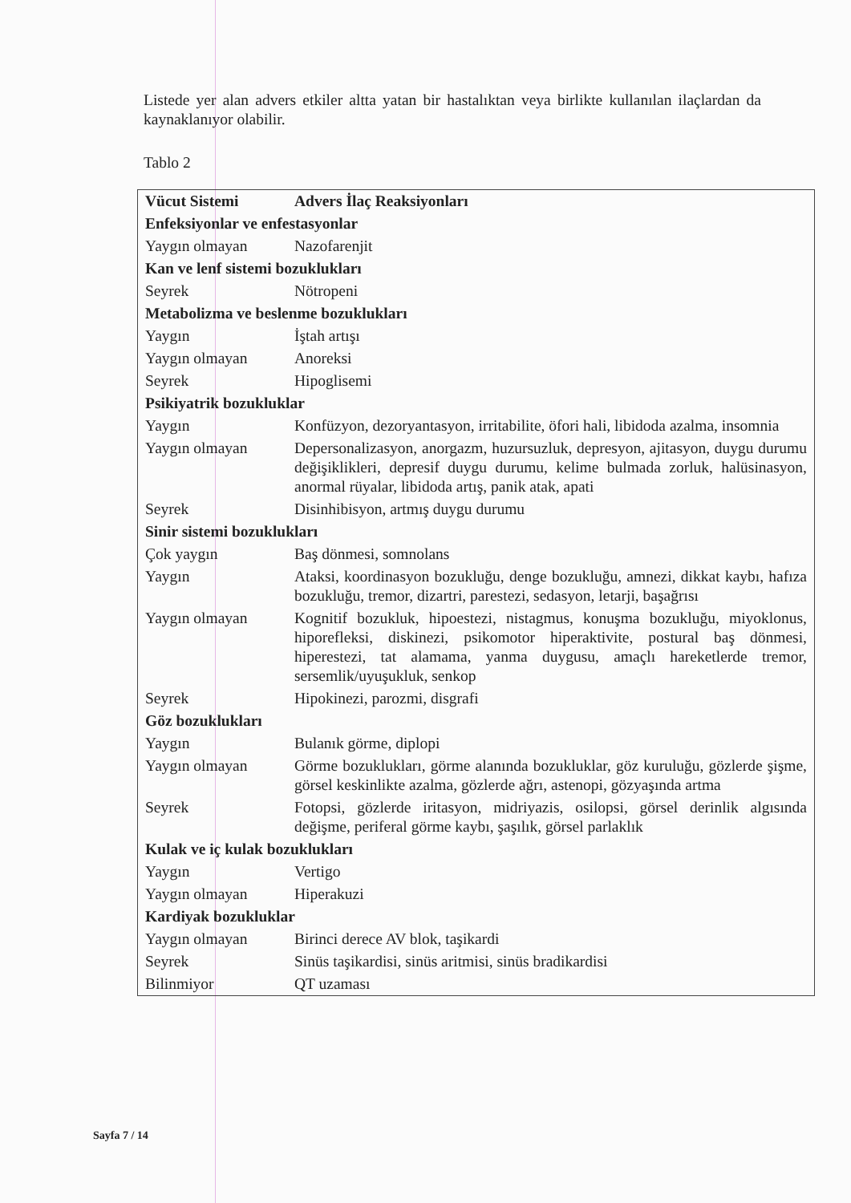Listede yer alan advers etkiler altta yatan bir hastalıktan veya birlikte kullanılan ilaçlardan da kaynaklanıyor olabilir.
Tablo 2
| Vücut Sistemi | Advers İlaç Reaksiyonları |
| --- | --- |
| Enfeksiyonlar ve enfestasyonlar | |
| Yaygın olmayan | Nazofarenjit |
| Kan ve lenf sistemi bozuklukları | |
| Seyrek | Nötropeni |
| Metabolizma ve beslenme bozuklukları | |
| Yaygın | İştah artışı |
| Yaygın olmayan | Anoreksi |
| Seyrek | Hipoglisemi |
| Psikiyatrik bozukluklar | |
| Yaygın | Konfüzyon, dezoryantasyon, irritabilite, öfori hali, libidoda azalma, insomnia |
| Yaygın olmayan | Depersonalizasyon, anorgazm, huzursuzluk, depresyon, ajitasyon, duygu durumu değişiklikleri, depresif duygu durumu, kelime bulmada zorluk, halüsinasyon, anormal rüyalar, libidoda artış, panik atak, apati |
| Seyrek | Disinhibisyon, artmış duygu durumu |
| Sinir sistemi bozuklukları | |
| Çok yaygın | Baş dönmesi, somnolans |
| Yaygın | Ataksi, koordinasyon bozukluğu, denge bozukluğu, amnezi, dikkat kaybı, hafıza bozukluğu, tremor, dizartri, parestezi, sedasyon, letarji, başağrısı |
| Yaygın olmayan | Kognitif bozukluk, hipoestezi, nistagmus, konuşma bozukluğu, miyoklonus, hiporefleksi, diskinezi, psikomotor hiperaktivite, postural baş dönmesi, hiperestezi, tat alamama, yanma duygusu, amaçlı hareketlerde tremor, sersemlik/uyuşukluk, senkop |
| Seyrek | Hipokinezi, parozmi, disgrafi |
| Göz bozuklukları | |
| Yaygın | Bulanık görme, diplopi |
| Yaygın olmayan | Görme bozuklukları, görme alanında bozukluklar, göz kuruluğu, gözlerde şişme, görsel keskinlikte azalma, gözlerde ağrı, astenopi, gözyaşında artma |
| Seyrek | Fotopsi, gözlerde iritasyon, midriyazis, osilopsi, görsel derinlik algısında değişme, periferal görme kaybı, şaşılık, görsel parlaklık |
| Kulak ve iç kulak bozuklukları | |
| Yaygın | Vertigo |
| Yaygın olmayan | Hiperakuzi |
| Kardiyak bozukluklar | |
| Yaygın olmayan | Birinci derece AV blok, taşikardi |
| Seyrek | Sinüs taşikardisi, sinüs aritmisi, sinüs bradikardisi |
| Bilinmiyor | QT uzaması |
Sayfa 7 / 14